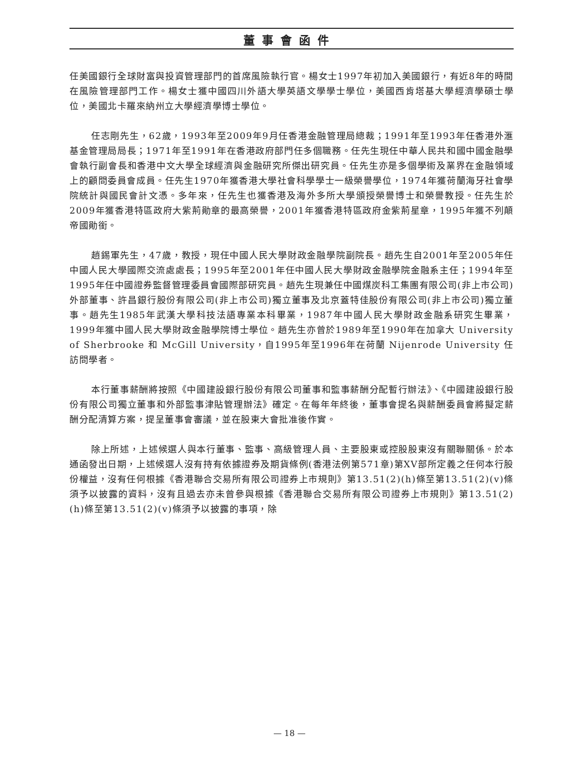董事會函件
任美國銀行全球財富與投資管理部門的首席風險執行官。楊女士1997年初加入美國銀行，有近8年的時間在風險管理部門工作。楊女士獲中國四川外語大學英語文學學士學位，美國西肯塔基大學經濟學碩士學位，美國北卡羅來納州立大學經濟學博士學位。
任志剛先生，62歲，1993年至2009年9月任香港金融管理局總裁；1991年至1993年任香港外滙基金管理局局長；1971年至1991年在香港政府部門任多個職務。任先生現任中華人民共和國中國金融學會執行副會長和香港中文大學全球經濟與金融研究所傑出研究員。任先生亦是多個學術及業界在金融領域上的顧問委員會成員。任先生1970年獲香港大學社會科學學士一級榮譽學位，1974年獲荷蘭海牙社會學院統計與國民會計文憑。多年來，任先生也獲香港及海外多所大學頒授榮譽博士和榮譽教授。任先生於2009年獲香港特區政府大紫荊勛章的最高榮譽，2001年獲香港特區政府金紫荊星章，1995年獲不列顛帝國勛銜。
趙錫軍先生，47歲，教授，現任中國人民大學財政金融學院副院長。趙先生自2001年至2005年任中國人民大學國際交流處處長；1995年至2001年任中國人民大學財政金融學院金融系主任；1994年至1995年任中國證券監督管理委員會國際部研究員。趙先生現兼任中國煤炭科工集團有限公司(非上市公司)外部董事、許昌銀行股份有限公司(非上市公司)獨立董事及北京蓋特佳股份有限公司(非上市公司)獨立董事。趙先生1985年武漢大學科技法語專業本科畢業，1987年中國人民大學財政金融系研究生畢業，1999年獲中國人民大學財政金融學院博士學位。趙先生亦曾於1989年至1990年在加拿大 University of Sherbrooke 和 McGill University，自1995年至1996年在荷蘭 Nijenrode University 任訪問學者。
本行董事薪酬將按照《中國建設銀行股份有限公司董事和監事薪酬分配暫行辦法》、《中國建設銀行股份有限公司獨立董事和外部監事津貼管理辦法》確定。在每年年終後，董事會提名與薪酬委員會將擬定薪酬分配清算方案，提呈董事會審議，並在股東大會批准後作實。
除上所述，上述候選人與本行董事、監事、高級管理人員、主要股東或控股股東沒有關聯關係。於本通函發出日期，上述候選人沒有持有依據證券及期貨條例(香港法例第571章)第XV部所定義之任何本行股份權益，沒有任何根據《香港聯合交易所有限公司證券上市規則》第13.51(2)(h)條至第13.51(2)(v)條須予以披露的資料，沒有且過去亦未曾參與根據《香港聯合交易所有限公司證券上市規則》第13.51(2)(h)條至第13.51(2)(v)條須予以披露的事項，除
— 18 —